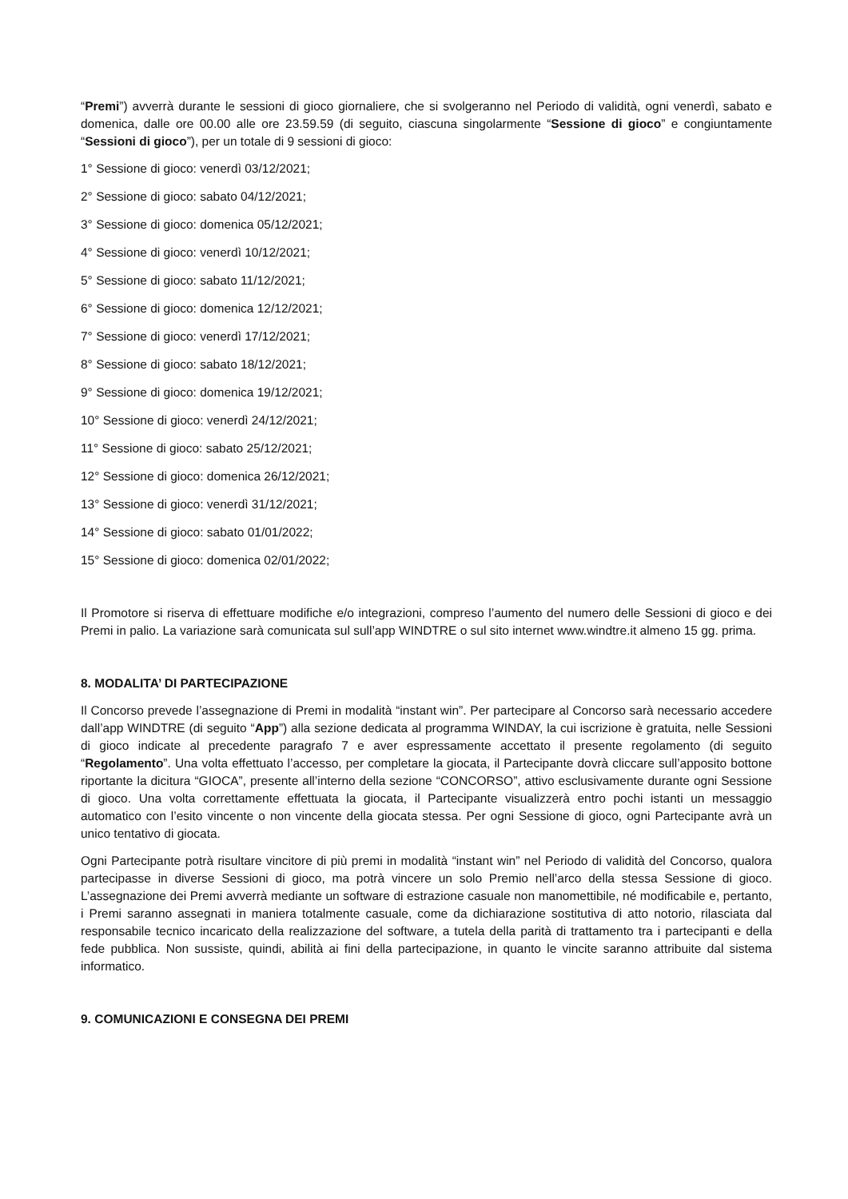“Premi”) avverrà durante le sessioni di gioco giornaliere, che si svolgeranno nel Periodo di validità, ogni venerdì, sabato e domenica, dalle ore 00.00 alle ore 23.59.59 (di seguito, ciascuna singolarmente “Sessione di gioco” e congiuntamente “Sessioni di gioco”), per un totale di 9 sessioni di gioco:
1° Sessione di gioco: venerdì 03/12/2021;
2° Sessione di gioco: sabato 04/12/2021;
3° Sessione di gioco: domenica 05/12/2021;
4° Sessione di gioco: venerdì 10/12/2021;
5° Sessione di gioco: sabato 11/12/2021;
6° Sessione di gioco: domenica 12/12/2021;
7° Sessione di gioco: venerdì 17/12/2021;
8° Sessione di gioco: sabato 18/12/2021;
9° Sessione di gioco: domenica 19/12/2021;
10° Sessione di gioco: venerdì 24/12/2021;
11° Sessione di gioco: sabato 25/12/2021;
12° Sessione di gioco: domenica 26/12/2021;
13° Sessione di gioco: venerdì 31/12/2021;
14° Sessione di gioco: sabato 01/01/2022;
15° Sessione di gioco: domenica 02/01/2022;
Il Promotore si riserva di effettuare modifiche e/o integrazioni, compreso l’aumento del numero delle Sessioni di gioco e dei Premi in palio. La variazione sarà comunicata sul sull’app WINDTRE o sul sito internet www.windtre.it almeno 15 gg. prima.
8. MODALITA’ DI PARTECIPAZIONE
Il Concorso prevede l’assegnazione di Premi in modalità “instant win”. Per partecipare al Concorso sarà necessario accedere dall’app WINDTRE (di seguito “App”) alla sezione dedicata al programma WINDAY, la cui iscrizione è gratuita, nelle Sessioni di gioco indicate al precedente paragrafo 7 e aver espressamente accettato il presente regolamento (di seguito “Regolamento”. Una volta effettuato l’accesso, per completare la giocata, il Partecipante dovrà cliccare sull’apposito bottone riportante la dicitura “GIOCA”, presente all’interno della sezione “CONCORSO”, attivo esclusivamente durante ogni Sessione di gioco. Una volta correttamente effettuata la giocata, il Partecipante visualizzerà entro pochi istanti un messaggio automatico con l’esito vincente o non vincente della giocata stessa. Per ogni Sessione di gioco, ogni Partecipante avrà un unico tentativo di giocata.
Ogni Partecipante potrà risultare vincitore di più premi in modalità “instant win” nel Periodo di validità del Concorso, qualora partecipasse in diverse Sessioni di gioco, ma potrà vincere un solo Premio nell’arco della stessa Sessione di gioco. L’assegnazione dei Premi avverrà mediante un software di estrazione casuale non manomettibile, né modificabile e, pertanto, i Premi saranno assegnati in maniera totalmente casuale, come da dichiarazione sostitutiva di atto notorio, rilasciata dal responsabile tecnico incaricato della realizzazione del software, a tutela della parità di trattamento tra i partecipanti e della fede pubblica. Non sussiste, quindi, abilità ai fini della partecipazione, in quanto le vincite saranno attribuite dal sistema informatico.
9. COMUNICAZIONI E CONSEGNA DEI PREMI